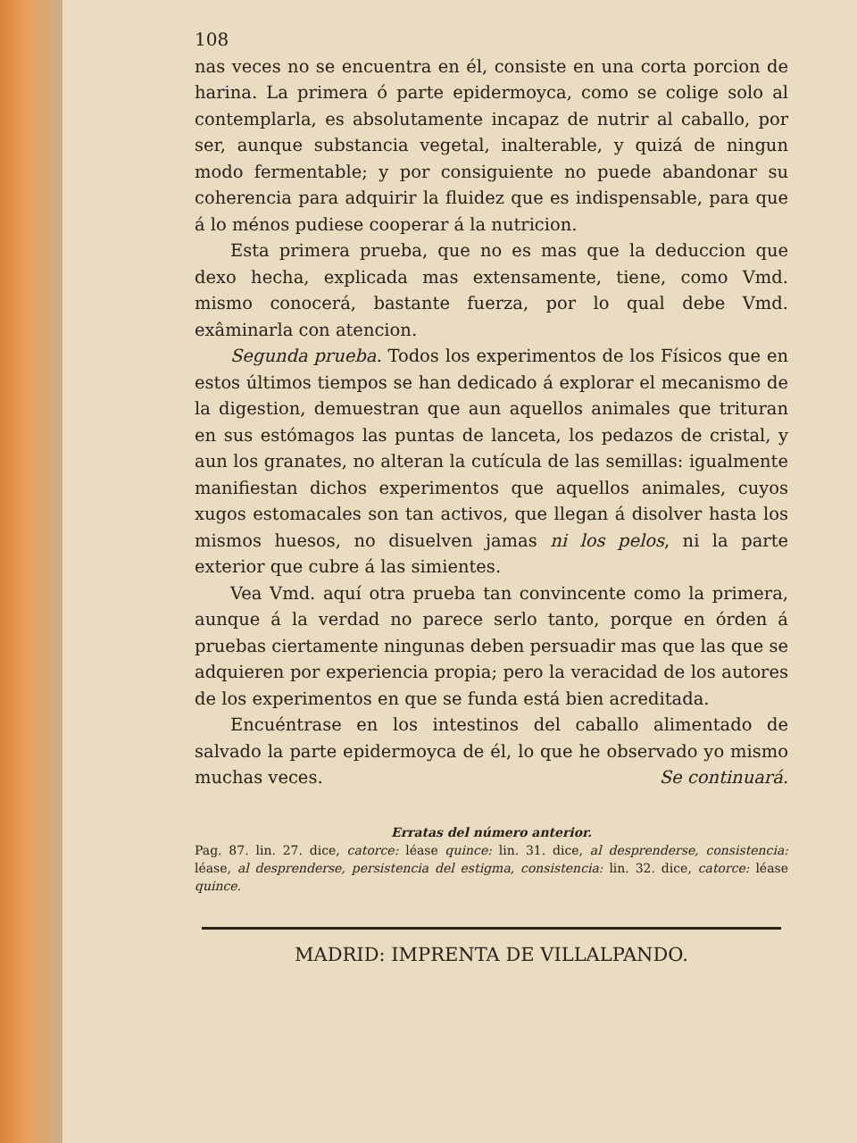108
nas veces no se encuentra en él, consiste en una corta porcion de harina. La primera ó parte epidermoyca, como se colige solo al contemplarla, es absolutamente incapaz de nutrir al caballo, por ser, aunque substancia vegetal, inalterable, y quizá de ningun modo fermentable; y por consiguiente no puede abandonar su coherencia para adquirir la fluidez que es indispensable, para que á lo ménos pudiese cooperar á la nutricion.
Esta primera prueba, que no es mas que la deduccion que dexo hecha, explicada mas extensamente, tiene, como Vmd. mismo conocerá, bastante fuerza, por lo qual debe Vmd. exâminarla con atencion.
Segunda prueba. Todos los experimentos de los Físicos que en estos últimos tiempos se han dedicado á explorar el mecanismo de la digestion, demuestran que aun aquellos animales que trituran en sus estómagos las puntas de lanceta, los pedazos de cristal, y aun los granates, no alteran la cutícula de las semillas: igualmente manifiestan dichos experimentos que aquellos animales, cuyos xugos estomacales son tan activos, que llegan á disolver hasta los mismos huesos, no disuelven jamas ni los pelos, ni la parte exterior que cubre á las simientes.
Vea Vmd. aquí otra prueba tan convincente como la primera, aunque á la verdad no parece serlo tanto, porque en órden á pruebas ciertamente ningunas deben persuadir mas que las que se adquieren por experiencia propia; pero la veracidad de los autores de los experimentos en que se funda está bien acreditada.
Encuéntrase en los intestinos del caballo alimentado de salvado la parte epidermoyca de él, lo que he observado yo mismo muchas veces. Se continuará.
Erratas del número anterior.
Pag. 87. lin. 27. dice, catorce: léase quince: lin. 31. dice, al desprenderse, consistencia: léase, al desprenderse, persistencia del estigma, consistencia: lin. 32. dice, catorce: léase quince.
MADRID: IMPRENTA DE VILLALPANDO.